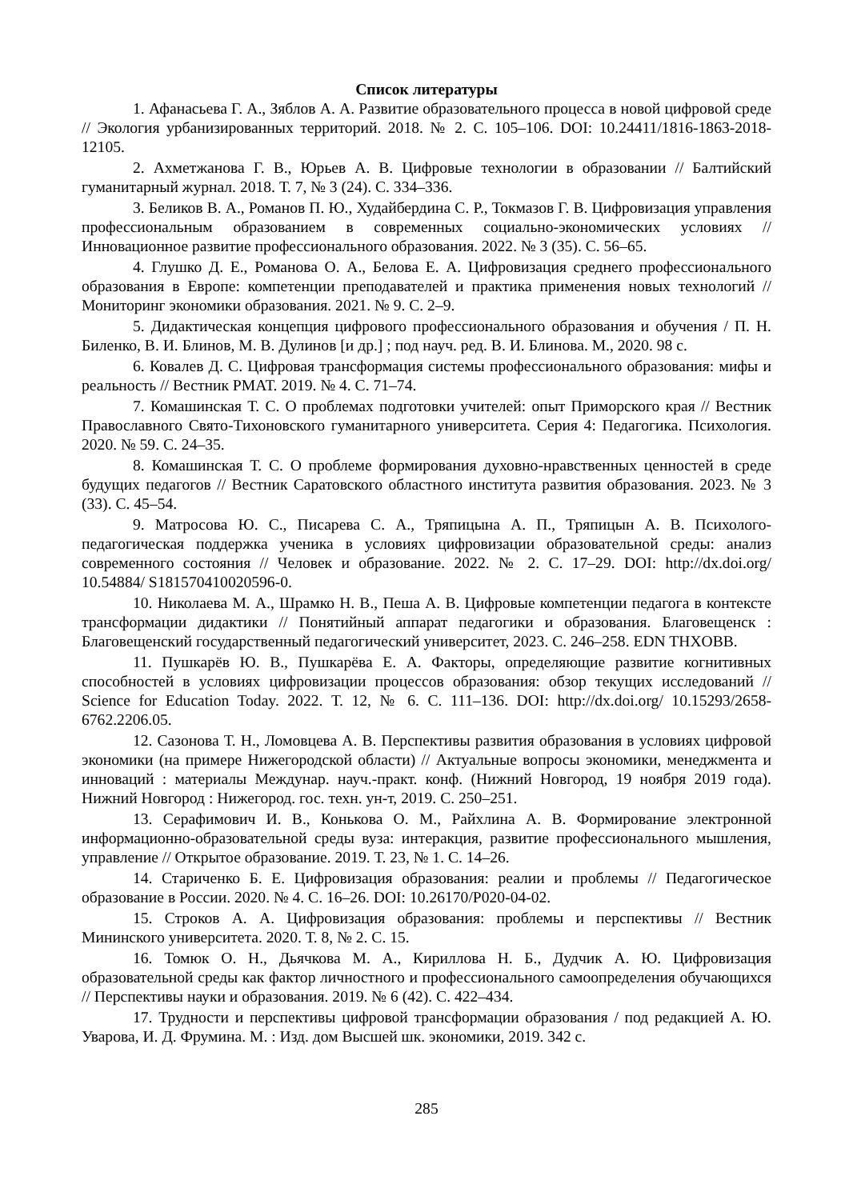Список литературы
1. Афанасьева Г. А., Зяблов А. А. Развитие образовательного процесса в новой цифровой среде // Экология урбанизированных территорий. 2018. № 2. С. 105–106. DOI: 10.24411/1816-1863-2018-12105.
2. Ахметжанова Г. В., Юрьев А. В. Цифровые технологии в образовании // Балтийский гуманитарный журнал. 2018. Т. 7, № 3 (24). С. 334–336.
3. Беликов В. А., Романов П. Ю., Худайбердина С. Р., Токмазов Г. В. Цифровизация управления профессиональным образованием в современных социально-экономических условиях // Инновационное развитие профессионального образования. 2022. № 3 (35). С. 56–65.
4. Глушко Д. Е., Романова О. А., Белова Е. А. Цифровизация среднего профессионального образования в Европе: компетенции преподавателей и практика применения новых технологий // Мониторинг экономики образования. 2021. № 9. С. 2–9.
5. Дидактическая концепция цифрового профессионального образования и обучения / П. Н. Биленко, В. И. Блинов, М. В. Дулинов [и др.] ; под науч. ред. В. И. Блинова. М., 2020. 98 с.
6. Ковалев Д. С. Цифровая трансформация системы профессионального образования: мифы и реальность // Вестник РМАТ. 2019. № 4. С. 71–74.
7. Комашинская Т. С. О проблемах подготовки учителей: опыт Приморского края // Вестник Православного Свято-Тихоновского гуманитарного университета. Серия 4: Педагогика. Психология. 2020. № 59. С. 24–35.
8. Комашинская Т. С. О проблеме формирования духовно-нравственных ценностей в среде будущих педагогов // Вестник Саратовского областного института развития образования. 2023. № 3 (33). С. 45–54.
9. Матросова Ю. С., Писарева С. А., Тряпицына А. П., Тряпицын А. В. Психолого-педагогическая поддержка ученика в условиях цифровизации образовательной среды: анализ современного состояния // Человек и образование. 2022. № 2. С. 17–29. DOI: http://dx.doi.org/ 10.54884/ S181570410020596-0.
10. Николаева М. А., Шрамко Н. В., Пеша А. В. Цифровые компетенции педагога в контексте трансформации дидактики // Понятийный аппарат педагогики и образования. Благовещенск : Благовещенский государственный педагогический университет, 2023. С. 246–258. EDN THXOBB.
11. Пушкарёв Ю. В., Пушкарёва Е. А. Факторы, определяющие развитие когнитивных способностей в условиях цифровизации процессов образования: обзор текущих исследований // Science for Education Today. 2022. Т. 12, № 6. С. 111–136. DOI: http://dx.doi.org/ 10.15293/2658-6762.2206.05.
12. Сазонова Т. Н., Ломовцева А. В. Перспективы развития образования в условиях цифровой экономики (на примере Нижегородской области) // Актуальные вопросы экономики, менеджмента и инноваций : материалы Междунар. науч.-практ. конф. (Нижний Новгород, 19 ноября 2019 года). Нижний Новгород : Нижегород. гос. техн. ун-т, 2019. С. 250–251.
13. Серафимович И. В., Конькова О. М., Райхлина А. В. Формирование электронной информационно-образовательной среды вуза: интеракция, развитие профессионального мышления, управление // Открытое образование. 2019. Т. 23, № 1. С. 14–26.
14. Стариченко Б. Е. Цифровизация образования: реалии и проблемы // Педагогическое образование в России. 2020. № 4. С. 16–26. DOI: 10.26170/P020-04-02.
15. Строков А. А. Цифровизация образования: проблемы и перспективы // Вестник Мининского университета. 2020. Т. 8, № 2. С. 15.
16. Томюк О. Н., Дьячкова М. А., Кириллова Н. Б., Дудчик А. Ю. Цифровизация образовательной среды как фактор личностного и профессионального самоопределения обучающихся // Перспективы науки и образования. 2019. № 6 (42). С. 422–434.
17. Трудности и перспективы цифровой трансформации образования / под редакцией А. Ю. Уварова, И. Д. Фрумина. М. : Изд. дом Высшей шк. экономики, 2019. 342 с.
285